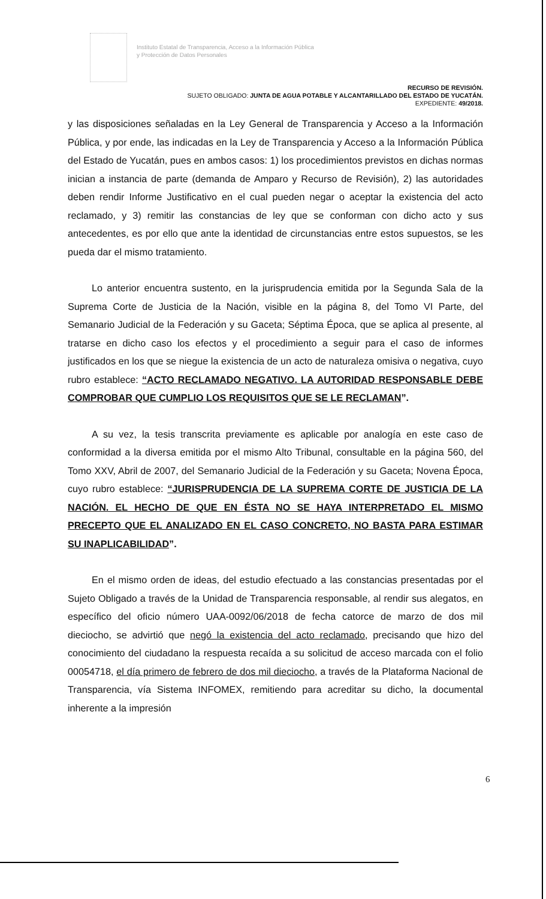Instituto Estatal de Transparencia, Acceso a la Información Pública
y Protección de Datos Personales
RECURSO DE REVISIÓN.
SUJETO OBLIGADO: JUNTA DE AGUA POTABLE Y ALCANTARILLADO DEL ESTADO DE YUCATÁN.
EXPEDIENTE: 49/2018.
y las disposiciones señaladas en la Ley General de Transparencia y Acceso a la Información Pública, y por ende, las indicadas en la Ley de Transparencia y Acceso a la Información Pública del Estado de Yucatán, pues en ambos casos: 1) los procedimientos previstos en dichas normas inician a instancia de parte (demanda de Amparo y Recurso de Revisión), 2) las autoridades deben rendir Informe Justificativo en el cual pueden negar o aceptar la existencia del acto reclamado, y 3) remitir las constancias de ley que se conforman con dicho acto y sus antecedentes, es por ello que ante la identidad de circunstancias entre estos supuestos, se les pueda dar el mismo tratamiento.
Lo anterior encuentra sustento, en la jurisprudencia emitida por la Segunda Sala de la Suprema Corte de Justicia de la Nación, visible en la página 8, del Tomo VI Parte, del Semanario Judicial de la Federación y su Gaceta; Séptima Época, que se aplica al presente, al tratarse en dicho caso los efectos y el procedimiento a seguir para el caso de informes justificados en los que se niegue la existencia de un acto de naturaleza omisiva o negativa, cuyo rubro establece: “ACTO RECLAMADO NEGATIVO. LA AUTORIDAD RESPONSABLE DEBE COMPROBAR QUE CUMPLIO LOS REQUISITOS QUE SE LE RECLAMAN”.
A su vez, la tesis transcrita previamente es aplicable por analogía en este caso de conformidad a la diversa emitida por el mismo Alto Tribunal, consultable en la página 560, del Tomo XXV, Abril de 2007, del Semanario Judicial de la Federación y su Gaceta; Novena Época, cuyo rubro establece: “JURISPRUDENCIA DE LA SUPREMA CORTE DE JUSTICIA DE LA NACIÓN. EL HECHO DE QUE EN ÉSTA NO SE HAYA INTERPRETADO EL MISMO PRECEPTO QUE EL ANALIZADO EN EL CASO CONCRETO, NO BASTA PARA ESTIMAR SU INAPLICABILIDAD”.
En el mismo orden de ideas, del estudio efectuado a las constancias presentadas por el Sujeto Obligado a través de la Unidad de Transparencia responsable, al rendir sus alegatos, en específico del oficio número UAA-0092/06/2018 de fecha catorce de marzo de dos mil dieciocho, se advirtió que negó la existencia del acto reclamado, precisando que hizo del conocimiento del ciudadano la respuesta recaída a su solicitud de acceso marcada con el folio 00054718, el día primero de febrero de dos mil dieciocho, a través de la Plataforma Nacional de Transparencia, vía Sistema INFOMEX, remitiendo para acreditar su dicho, la documental inherente a la impresión
6